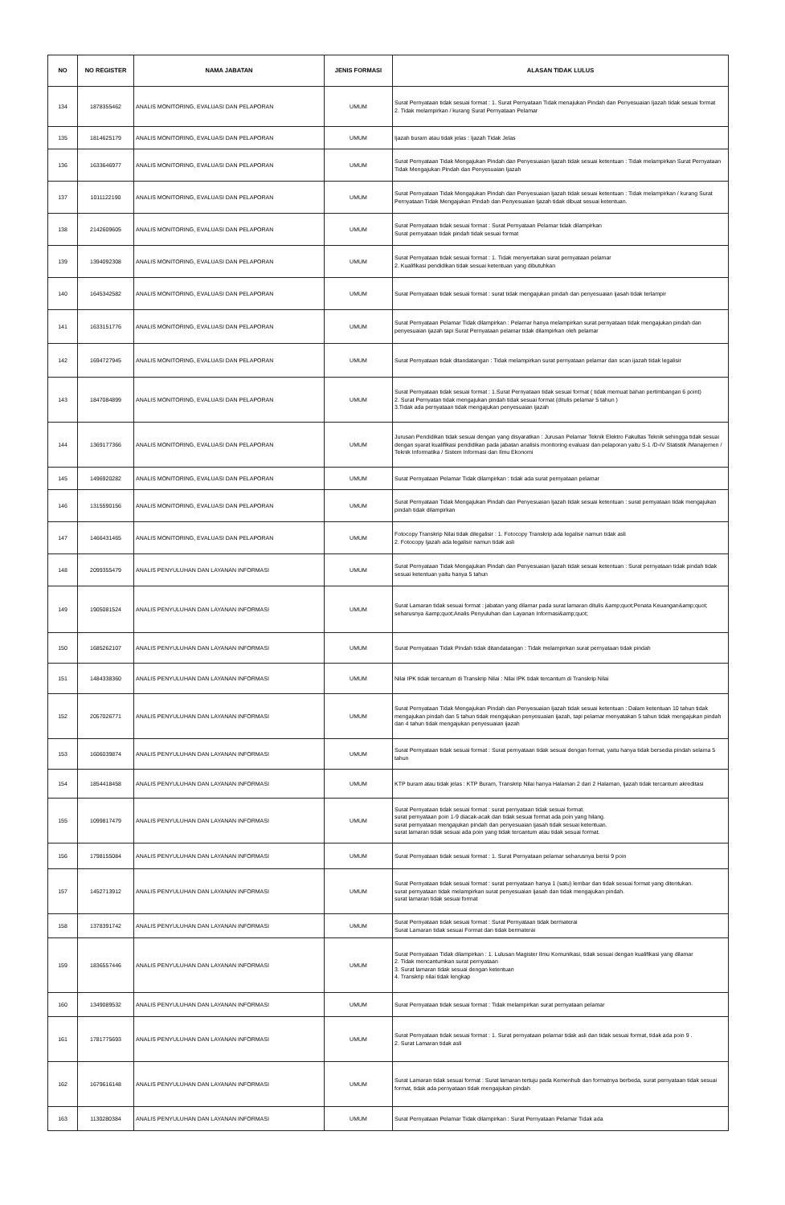| NO | NO REGISTER | NAMA JABATAN | JENIS FORMASI | ALASAN TIDAK LULUS |
| --- | --- | --- | --- | --- |
| 134 | 1878355462 | ANALIS MONITORING, EVALUASI DAN PELAPORAN | UMUM | Surat Pernyataan tidak sesuai format : 1. Surat Pernyataan Tidak menajukan Pindah dan Penyesuaian Ijazah tidak sesuai format 2. Tidak melampirkan / kurang Surat Pernyataan Pelamar |
| 135 | 1814625179 | ANALIS MONITORING, EVALUASI DAN PELAPORAN | UMUM | Ijazah buram atau tidak jelas : Ijazah Tidak Jelas |
| 136 | 1633646977 | ANALIS MONITORING, EVALUASI DAN PELAPORAN | UMUM | Surat Pernyataan Tidak Mengajukan Pindah dan Penyesuaian Ijazah tidak sesuai ketentuan : Tidak melampirkan Surat Pernyataan Tidak Mengajukan Pindah dan Penyesuaian Ijazah |
| 137 | 1011122190 | ANALIS MONITORING, EVALUASI DAN PELAPORAN | UMUM | Surat Pernyataan Tidak Mengajukan Pindah dan Penyesuaian Ijazah tidak sesuai ketentuan : Tidak melampirkan / kurang Surat Pernyataan Tidak Mengajukan Pindah dan Penyesuaian Ijazah tidak dibuat sesuai ketentuan. |
| 138 | 2142609605 | ANALIS MONITORING, EVALUASI DAN PELAPORAN | UMUM | Surat Pernyataan tidak sesuai format : Surat Pernyataan Pelamar tidak dilampirkan Surat pernyataan tidak pindah tidak sesuai format |
| 139 | 1394092308 | ANALIS MONITORING, EVALUASI DAN PELAPORAN | UMUM | Surat Pernyataan tidak sesuai format : 1. Tidak menyertakan surat pernyataan pelamar 2. Kualifikasi pendidikan tidak sesuai ketentuan yang dibutuhkan |
| 140 | 1645342582 | ANALIS MONITORING, EVALUASI DAN PELAPORAN | UMUM | Surat Pernyataan tidak sesuai format : surat tidak mengajukan pindah dan penyesuaian ijasah tidak terlampir |
| 141 | 1633151776 | ANALIS MONITORING, EVALUASI DAN PELAPORAN | UMUM | Surat Pernyataan Pelamar Tidak dilampirkan : Pelamar hanya melampirkan surat pernyataan tidak mengajukan pindah dan penyesuaian ijazah tapi Surat Pernyataan pelamar tidak dilampirkan oleh pelamar |
| 142 | 1694727945 | ANALIS MONITORING, EVALUASI DAN PELAPORAN | UMUM | Surat Pernyataan tidak ditandatangan : Tidak melampirkan surat pernyataan pelamar dan scan ijazah tidak legalisir |
| 143 | 1847084899 | ANALIS MONITORING, EVALUASI DAN PELAPORAN | UMUM | Surat Pernyataan tidak sesuai format : 1.Surat Pernyataan tidak sesuai format ( tidak memuat bahan pertimbangan 6 point) 2. Surat Pernyatan tidak mengajukan pindah tidak sesuai format (ditulis pelamar 5 tahun ) 3.Tidak ada pernyataan tidak mengajukan penyesuaian ijazah |
| 144 | 1369177366 | ANALIS MONITORING, EVALUASI DAN PELAPORAN | UMUM | Jurusan Pendidikan tidak sesuai dengan yang disyaratkan : Jurusan Pelamar Teknik Elektro Fakultas Teknik sehingga tidak sesuai dengan syarat kualifikasi pendidikan pada jabatan analisis monitoring evaluasi dan pelaporan yaitu S-1 /D-IV Statistik /Manajemen / Teknik Informatika / Sistem Informasi dan Ilmu Ekonomi |
| 145 | 1496920282 | ANALIS MONITORING, EVALUASI DAN PELAPORAN | UMUM | Surat Pernyataan Pelamar Tidak dilampirkan : tidak ada surat pernyataan pelamar |
| 146 | 1315590156 | ANALIS MONITORING, EVALUASI DAN PELAPORAN | UMUM | Surat Pernyataan Tidak Mengajukan Pindah dan Penyesuaian Ijazah tidak sesuai ketentuan : surat pernyataan tidak mengajukan pindah tidak dilampirkan |
| 147 | 1466431465 | ANALIS MONITORING, EVALUASI DAN PELAPORAN | UMUM | Fotocopy Transkrip Nilai tidak dilegalisir : 1. Fotocopy Transkrip ada legalisir namun tidak asli 2. Fotocopy Ijazah ada legalisir namun tidak asli |
| 148 | 2099355479 | ANALIS PENYULUHAN DAN LAYANAN INFORMASI | UMUM | Surat Pernyataan Tidak Mengajukan Pindah dan Penyesuaian Ijazah tidak sesuai ketentuan : Surat pernyataan tidak pindah tidak sesuai ketentuan yaitu hanya 5 tahun |
| 149 | 1905081524 | ANALIS PENYULUHAN DAN LAYANAN INFORMASI | UMUM | Surat Lamaran tidak sesuai format : jabatan yang dilamar pada surat lamaran ditulis &amp;quot;Penata Keuangan&amp;quot; seharusnya &amp;quot;Analis Penyuluhan dan Layanan Informasi&amp;quot; |
| 150 | 1685262107 | ANALIS PENYULUHAN DAN LAYANAN INFORMASI | UMUM | Surat Pernyataan Tidak Pindah tidak ditandatangan : Tidak melampirkan surat pernyataan tidak pindah |
| 151 | 1484338360 | ANALIS PENYULUHAN DAN LAYANAN INFORMASI | UMUM | Nilai IPK tidak tercantum di Transkrip Nilai : Nilai IPK tidak tercantum di Transkrip Nilai |
| 152 | 2057026771 | ANALIS PENYULUHAN DAN LAYANAN INFORMASI | UMUM | Surat Pernyataan Tidak Mengajukan Pindah dan Penyesuaian Ijazah tidak sesuai ketentuan : Dalam ketentuan 10 tahun tidak mengajukan pindah dan 5 tahun tidak mengajukan penyesuaian ijazah, tapi pelamar menyatakan 5 tahun tidak mengajukan pindah dan 4 tahun tidak mengajukan penyesuaian ijazah |
| 153 | 1606039874 | ANALIS PENYULUHAN DAN LAYANAN INFORMASI | UMUM | Surat Pernyataan tidak sesuai format : Surat pernyataan tidak sesuai dengan format, yaitu hanya tidak bersedia pindah selama 5 tahun |
| 154 | 1854418458 | ANALIS PENYULUHAN DAN LAYANAN INFORMASI | UMUM | KTP buram atau tidak jelas : KTP Buram, Transkrip Nilai hanya Halaman 2 dari 2 Halaman, Ijazah tidak tercantum akreditasi |
| 155 | 1099817479 | ANALIS PENYULUHAN DAN LAYANAN INFORMASI | UMUM | Surat Pernyataan tidak sesuai format : surat pernyataan tidak sesuai format. surat pernyataan poin 1-9 diacak-acak dan tidak sesuai format ada poin yang hilang. surat pernyataan mengajukan pindah dan penyesuaian ijasah tidak sesuai ketentuan. surat lamaran tidak sesuai ada poin yang tidak tercantum atau tidak sesuai format. |
| 156 | 1798155084 | ANALIS PENYULUHAN DAN LAYANAN INFORMASI | UMUM | Surat Pernyataan tidak sesuai format : 1. Surat Pernyataan pelamar seharusnya berisi 9 poin |
| 157 | 1452713912 | ANALIS PENYULUHAN DAN LAYANAN INFORMASI | UMUM | Surat Pernyataan tidak sesuai format : surat pernyataan hanya 1 (satu) lembar dan tidak sesuai format yang ditentukan. surat pernyataan tidak melampirkan surat penyesuaian ijasah dan tidak mengajukan pindah. surat lamaran tidak sesuai format |
| 158 | 1378391742 | ANALIS PENYULUHAN DAN LAYANAN INFORMASI | UMUM | Surat Pernyataan tidak sesuai format : Surat Pernyataan tidak bermaterai Surat Lamaran tidak sesuai Format dan tidak bermaterai |
| 159 | 1836557446 | ANALIS PENYULUHAN DAN LAYANAN INFORMASI | UMUM | Surat Pernyataan Tidak dilampirkan : 1. Lulusan Magister Ilmu Komunikasi, tidak sesuai dengan kualifikasi yang dilamar 2. Tidak mencantumkan surat pernyataan 3. Surat lamaran tidak sesuai dengan ketentuan 4. Transkrip nilai tidak lengkap |
| 160 | 1349089532 | ANALIS PENYULUHAN DAN LAYANAN INFORMASI | UMUM | Surat Pernyataan tidak sesuai format : Tidak melampirkan surat pernyataan pelamar |
| 161 | 1781775693 | ANALIS PENYULUHAN DAN LAYANAN INFORMASI | UMUM | Surat Pernyataan tidak sesuai format : 1. Surat pernyataan pelamar tidak asli dan tidak sesuai format, tidak ada poin 9 . 2. Surat Lamaran tidak asli |
| 162 | 1679616148 | ANALIS PENYULUHAN DAN LAYANAN INFORMASI | UMUM | Surat Lamaran tidak sesuai format : Surat lamaran tertuju pada Kemenhub dan formatnya berbeda, surat pernyataan tidak sesuai format, tidak ada pernyataan tidak mengajukan pindah |
| 163 | 1130280384 | ANALIS PENYULUHAN DAN LAYANAN INFORMASI | UMUM | Surat Pernyataan Pelamar Tidak dilampirkan : Surat Pernyataan Pelamar Tidak ada |